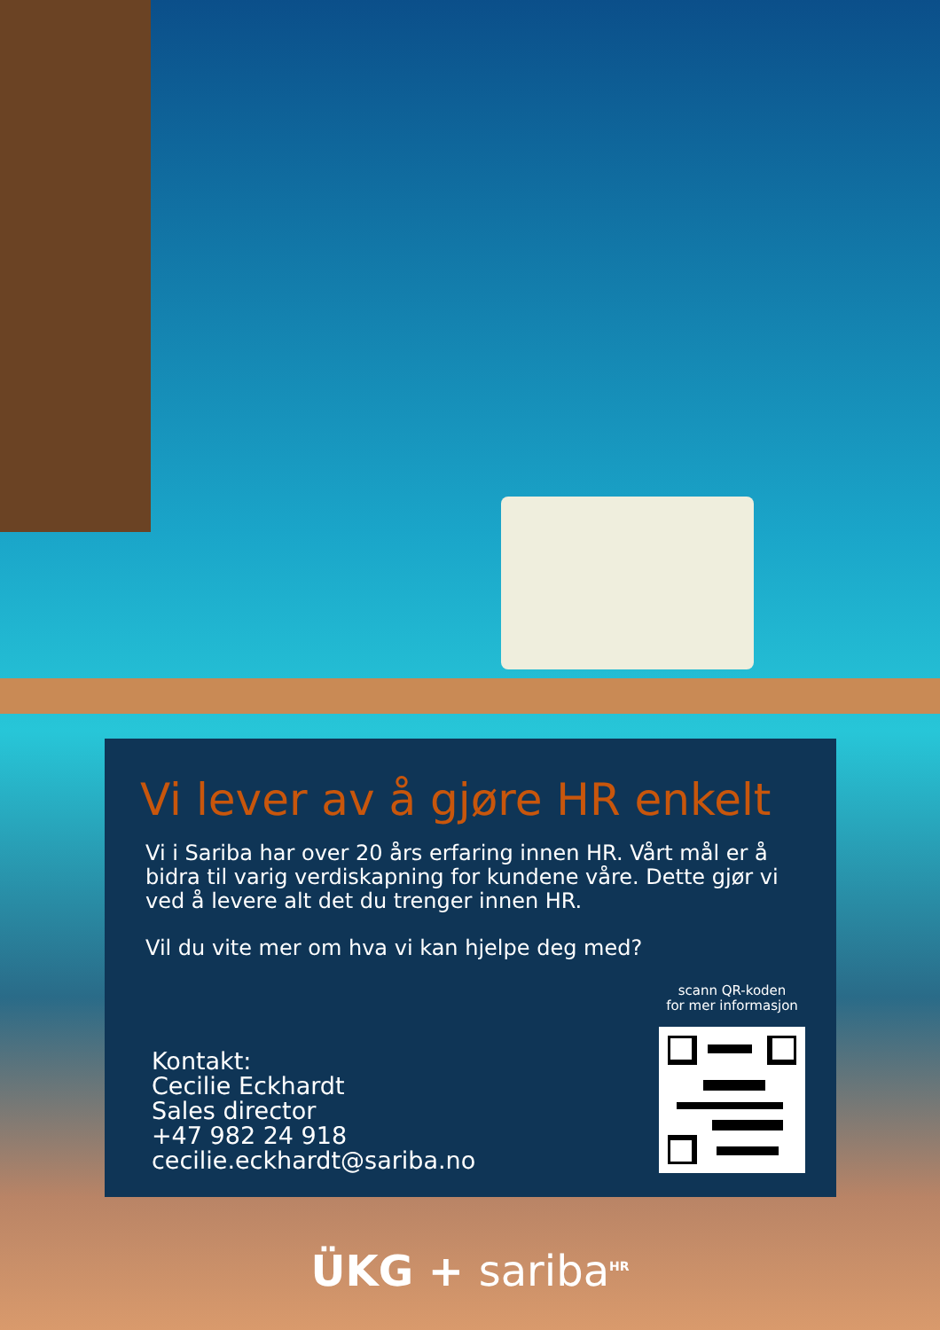Vi lever av å gjøre HR enkelt
Vi i Sariba har over 20 års erfaring innen HR. Vårt mål er å bidra til varig verdiskapning for kundene våre. Dette gjør vi ved å levere alt det du trenger innen HR.
Vil du vite mer om hva vi kan hjelpe deg med?
Kontakt:
Cecilie Eckhardt
Sales director
+47 982 24 918
cecilie.eckhardt@sariba.no
scann QR-koden
for mer informasjon
ÜKG + sariba<sup>HR</sup>